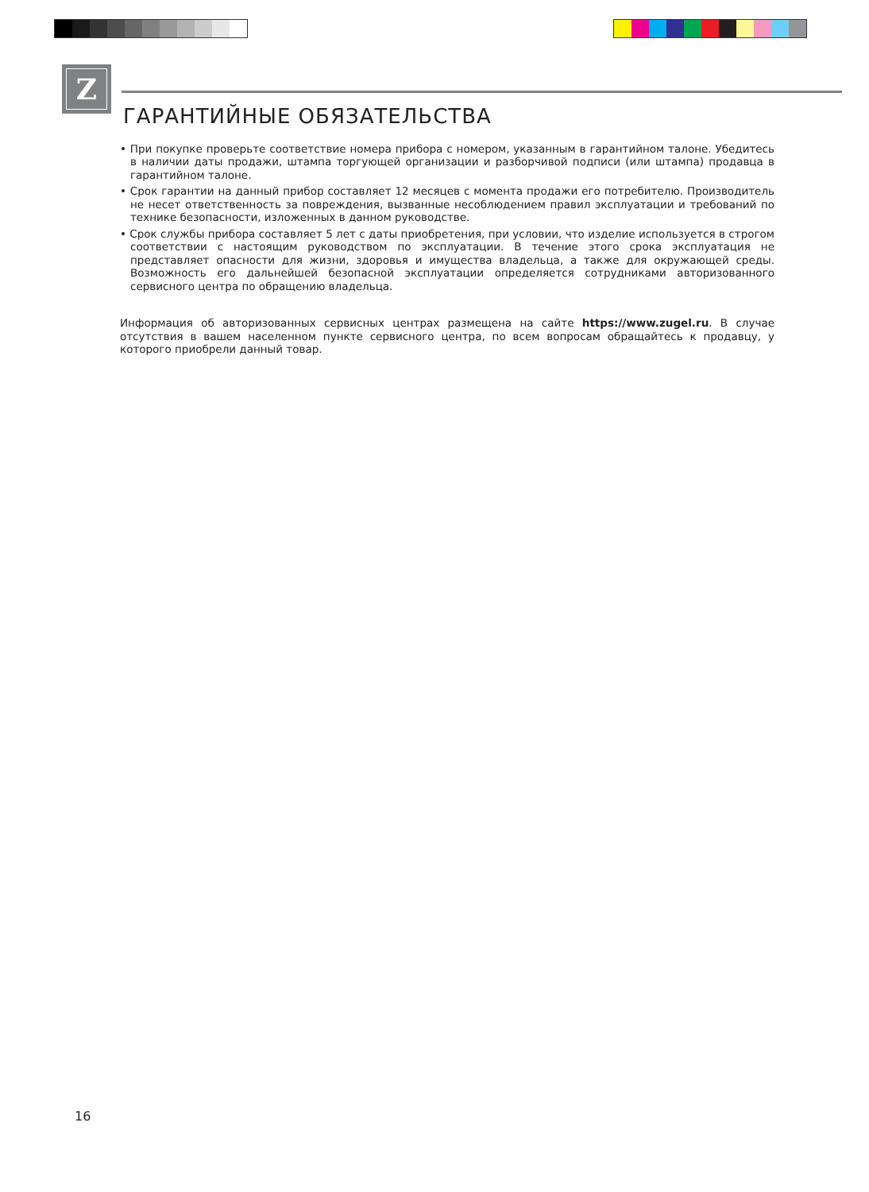Z
ГАРАНТИЙНЫЕ ОБЯЗАТЕЛЬСТВА
• При покупке проверьте соответствие номера прибора с номером, указанным в гарантийном талоне. Убедитесь в наличии даты продажи, штампа торгующей организации и разборчивой подписи (или штампа) продавца в гарантийном талоне.
• Срок гарантии на данный прибор составляет 12 месяцев с момента продажи его потребителю. Производитель не несет ответственность за повреждения, вызванные несоблюдением правил эксплуатации и требований по технике безопасности, изложенных в данном руководстве.
• Срок службы прибора составляет 5 лет с даты приобретения, при условии, что изделие используется в строгом соответствии с настоящим руководством по эксплуатации. В течение этого срока эксплуатация не представляет опасности для жизни, здоровья и имущества владельца, а также для окружающей среды. Возможность его дальнейшей безопасной эксплуатации определяется сотрудниками авторизованного сервисного центра по обращению владельца.
Информация об авторизованных сервисных центрах размещена на сайте https://www.zugel.ru. В случае отсутствия в вашем населенном пункте сервисного центра, по всем вопросам обращайтесь к продавцу, у которого приобрели данный товар.
16